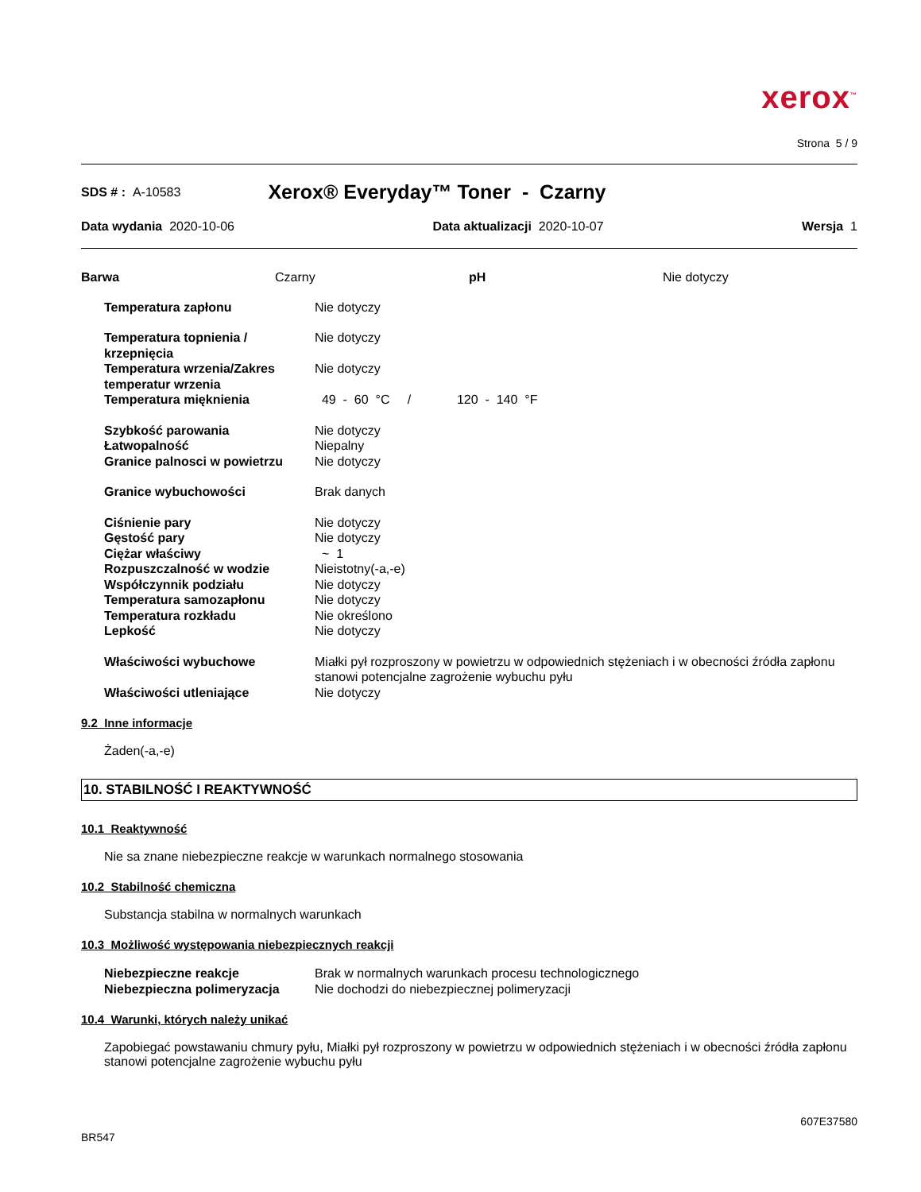xerox<sup>™</sup>
Strona 5 / 9
SDS # : A-10583 Xerox® Everyday™ Toner - Czarny
Data wydania 2020-10-06 Data aktualizacji 2020-10-07 Wersja 1
| Barwa | Czarny | pH | Nie dotyczy |
| Temperatura zapłonu | Nie dotyczy |
| Temperatura topnienia / krzepnięcia | Nie dotyczy |
| Temperatura wrzenia/Zakres temperatur wrzenia | Nie dotyczy |
| Temperatura mięknienia | 49 - 60 °C / 120 - 140 °F |
| Szybkość parowania | Nie dotyczy |
| Łatwopalność | Niepalny |
| Granice palnosci w powietrzu | Nie dotyczy |
| Granice wybuchowości | Brak danych |
| Ciśnienie pary | Nie dotyczy |
| Gęstość pary | Nie dotyczy |
| Ciężar właściwy | ~ 1 |
| Rozpuszczalność w wodzie | Nieistotny(-a,-e) |
| Współczynnik podziału | Nie dotyczy |
| Temperatura samozapłonu | Nie dotyczy |
| Temperatura rozkładu | Nie określono |
| Lepkość | Nie dotyczy |
| Właściwości wybuchowe | Miałki pył rozproszony w powietrzu w odpowiednich stężeniach i w obecności źródła zapłonu stanowi potencjalne zagrożenie wybuchu pyłu |
| Właściwości utleniające | Nie dotyczy |
9.2 Inne informacje
Żaden(-a,-e)
10. STABILNOŚĆ I REAKTYWNOŚĆ
10.1 Reaktywność
Nie sa znane niebezpieczne reakcje w warunkach normalnego stosowania
10.2 Stabilność chemiczna
Substancja stabilna w normalnych warunkach
10.3 Możliwość występowania niebezpiecznych reakcji
| Niebezpieczne reakcje | Brak w normalnych warunkach procesu technologicznego |
| Niebezpieczna polimeryzacja | Nie dochodzi do niebezpiecznej polimeryzacji |
10.4 Warunki, których należy unikać
Zapobiegać powstawaniu chmury pyłu, Miałki pył rozproszony w powietrzu w odpowiednich stężeniach i w obecności źródła zapłonu stanowi potencjalne zagrożenie wybuchu pyłu
607E37580
BR547